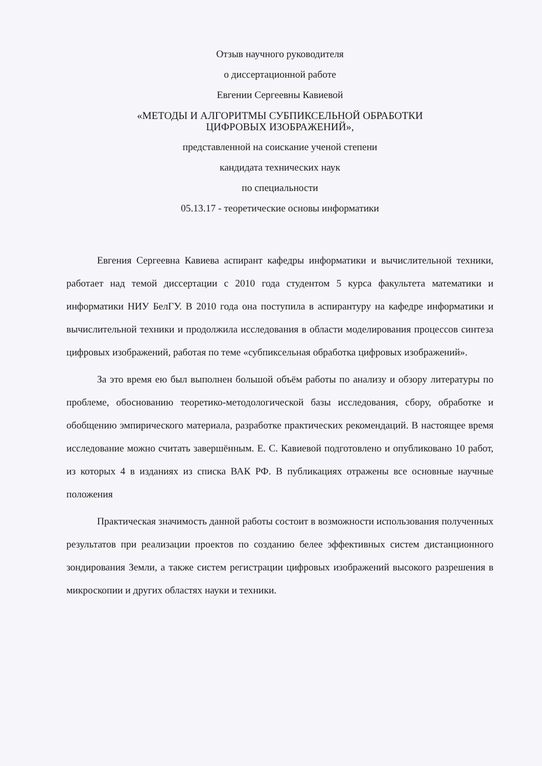Отзыв научного руководителя
о диссертационной работе
Евгении Сергеевны Кавиевой
«МЕТОДЫ И АЛГОРИТМЫ СУБПИКСЕЛЬНОЙ ОБРАБОТКИ
ЦИФРОВЫХ ИЗОБРАЖЕНИЙ»,
представленной на соискание ученой степени
кандидата технических наук
по специальности
05.13.17 - теоретические основы информатики
Евгения Сергеевна Кавиева аспирант кафедры информатики и вычислительной техники, работает над темой диссертации с 2010 года студентом 5 курса факультета математики и информатики НИУ БелГУ. В 2010 года она поступила в аспирантуру на кафедре информатики и вычислительной техники и продолжила исследования в области моделирования процессов синтеза цифровых изображений, работая по теме «субпиксельная обработка цифровых изображений».
За это время ею был выполнен большой объём работы по анализу и обзору литературы по проблеме, обоснованию теоретико-методологической базы исследования, сбору, обработке и обобщению эмпирического материала, разработке практических рекомендаций. В настоящее время исследование можно считать завершённым. Е. С. Кавиевой подготовлено и опубликовано 10 работ, из которых 4 в изданиях из списка ВАК РФ. В публикациях отражены все основные научные положения
Практическая значимость данной работы состоит в возможности использования полученных результатов при реализации проектов по созданию белее эффективных систем дистанционного зондирования Земли, а также систем регистрации цифровых изображений высокого разрешения в микроскопии и других областях науки и техники.